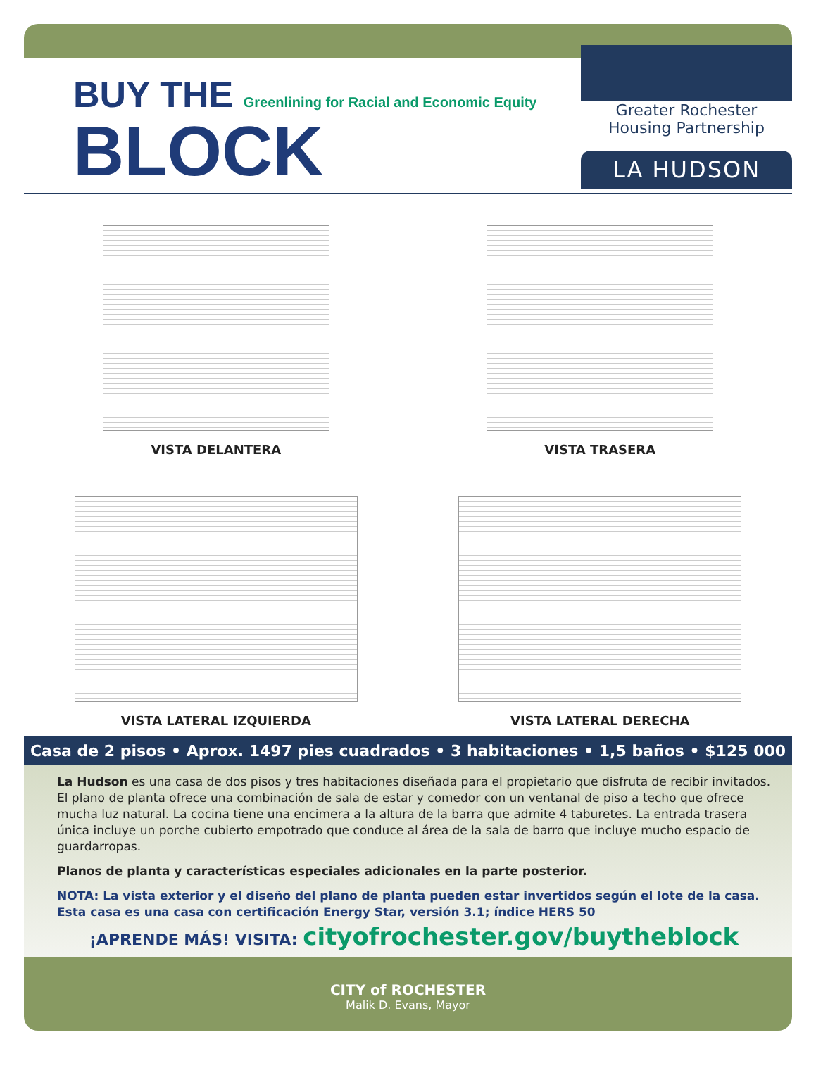BUY THE Greenlining for Racial and Economic Equity
BLOCK
Greater Rochester
Housing Partnership
LA HUDSON
VISTA DELANTERA
VISTA TRASERA
VISTA LATERAL IZQUIERDA
VISTA LATERAL DERECHA
Casa de 2 pisos • Aprox. 1497 pies cuadrados • 3 habitaciones • 1,5 baños • $125 000
La Hudson es una casa de dos pisos y tres habitaciones diseñada para el propietario que disfruta de recibir invitados. El plano de planta ofrece una combinación de sala de estar y comedor con un ventanal de piso a techo que ofrece mucha luz natural. La cocina tiene una encimera a la altura de la barra que admite 4 taburetes. La entrada trasera única incluye un porche cubierto empotrado que conduce al área de la sala de barro que incluye mucho espacio de guardarropas.
Planos de planta y características especiales adicionales en la parte posterior.
NOTA: La vista exterior y el diseño del plano de planta pueden estar invertidos según el lote de la casa.
Esta casa es una casa con certificación Energy Star, versión 3.1; índice HERS 50
¡APRENDE MÁS! VISITA: cityofrochester.gov/buytheblock
CITY of ROCHESTER
Malik D. Evans, Mayor